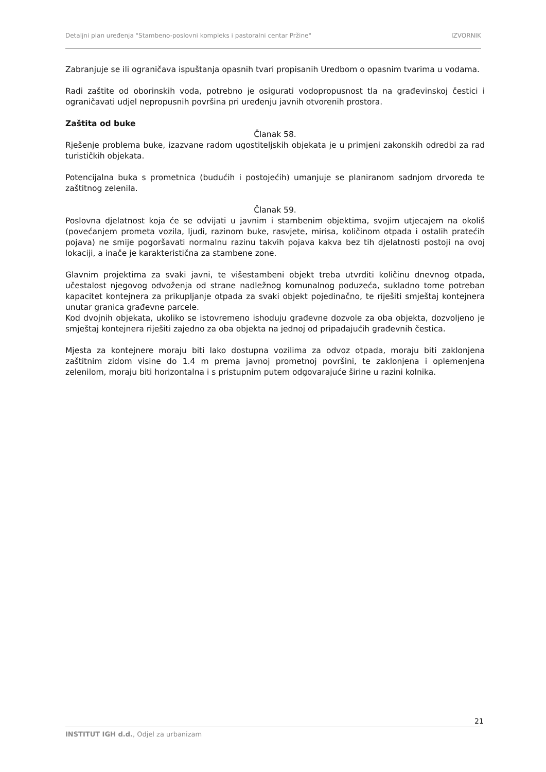Detaljni plan uređenja "Stambeno-poslovni kompleks i pastoralni centar Pržine" IZVORNIK
Zabranjuje se ili ograničava ispuštanja opasnih tvari propisanih Uredbom o opasnim tvarima u vodama.
Radi zaštite od oborinskih voda, potrebno je osigurati vodopropusnost tla na građevinskoj čestici i ograničavati udjel nepropusnih površina pri uređenju javnih otvorenih prostora.
Zaštita od buke
Članak 58.
Rješenje problema buke, izazvane radom ugostiteljskih objekata je u primjeni zakonskih odredbi za rad turističkih objekata.
Potencijalna buka s prometnica (budućih i postojećih) umanjuje se planiranom sadnjom drvoreda te zaštitnog zelenila.
Članak 59.
Poslovna djelatnost koja će se odvijati u javnim i stambenim objektima, svojim utjecajem na okoliš (povećanjem prometa vozila, ljudi, razinom buke, rasvjete, mirisa, količinom otpada i ostalih pratećih pojava) ne smije pogoršavati normalnu razinu takvih pojava kakva bez tih djelatnosti postoji na ovoj lokaciji, a inače je karakteristična za stambene zone.
Glavnim projektima za svaki javni, te višestambeni objekt treba utvrditi količinu dnevnog otpada, učestalost njegovog odvoženja od strane nadležnog komunalnog poduzeća, sukladno tome potreban kapacitet kontejnera za prikupljanje otpada za svaki objekt pojedinačno, te riješiti smještaj kontejnera unutar granica građevne parcele.
Kod dvojnih objekata, ukoliko se istovremeno ishoduju građevne dozvole za oba objekta, dozvoljeno je smještaj kontejnera riješiti zajedno za oba objekta na jednoj od pripadajućih građevnih čestica.
Mjesta za kontejnere moraju biti lako dostupna vozilima za odvoz otpada, moraju biti zaklonjena zaštitnim zidom visine do 1.4 m prema javnoj prometnoj površini, te zaklonjena i oplemenjena zelenilom, moraju biti horizontalna i s pristupnim putem odgovarajuće širine u razini kolnika.
21
INSTITUT IGH d.d., Odjel za urbanizam